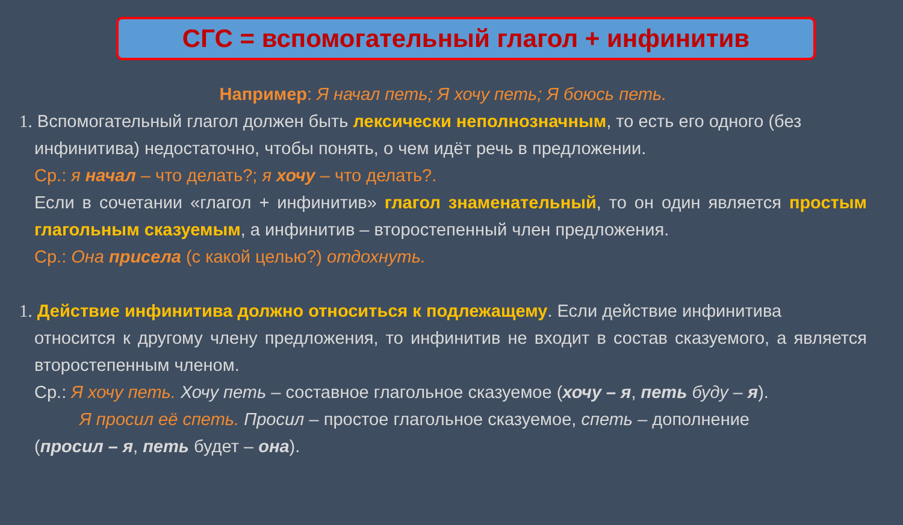СГС = вспомогательный глагол + инфинитив
Например: Я начал петь; Я хочу петь; Я боюсь петь.
1. Вспомогательный глагол должен быть лексически неполнозначным, то есть его одного (без
инфинитива) недостаточно, чтобы понять, о чем идёт речь в предложении.
Ср.: я начал – что делать?; я хочу – что делать?.
Если в сочетании «глагол + инфинитив» глагол знаменательный, то он один является простым глагольным сказуемым, а инфинитив – второстепенный член предложения.
Ср.: Она присела (с какой целью?) отдохнуть.
1. Действие инфинитива должно относиться к подлежащему. Если действие инфинитива
относится к другому члену предложения, то инфинитив не входит в состав сказуемого, а является второстепенным членом.
Ср.: Я хочу петь. Хочу петь – составное глагольное сказуемое (хочу – я, петь буду – я).
Я просил её спеть. Просил – простое глагольное сказуемое, спеть – дополнение
(просил – я, петь будет – она).